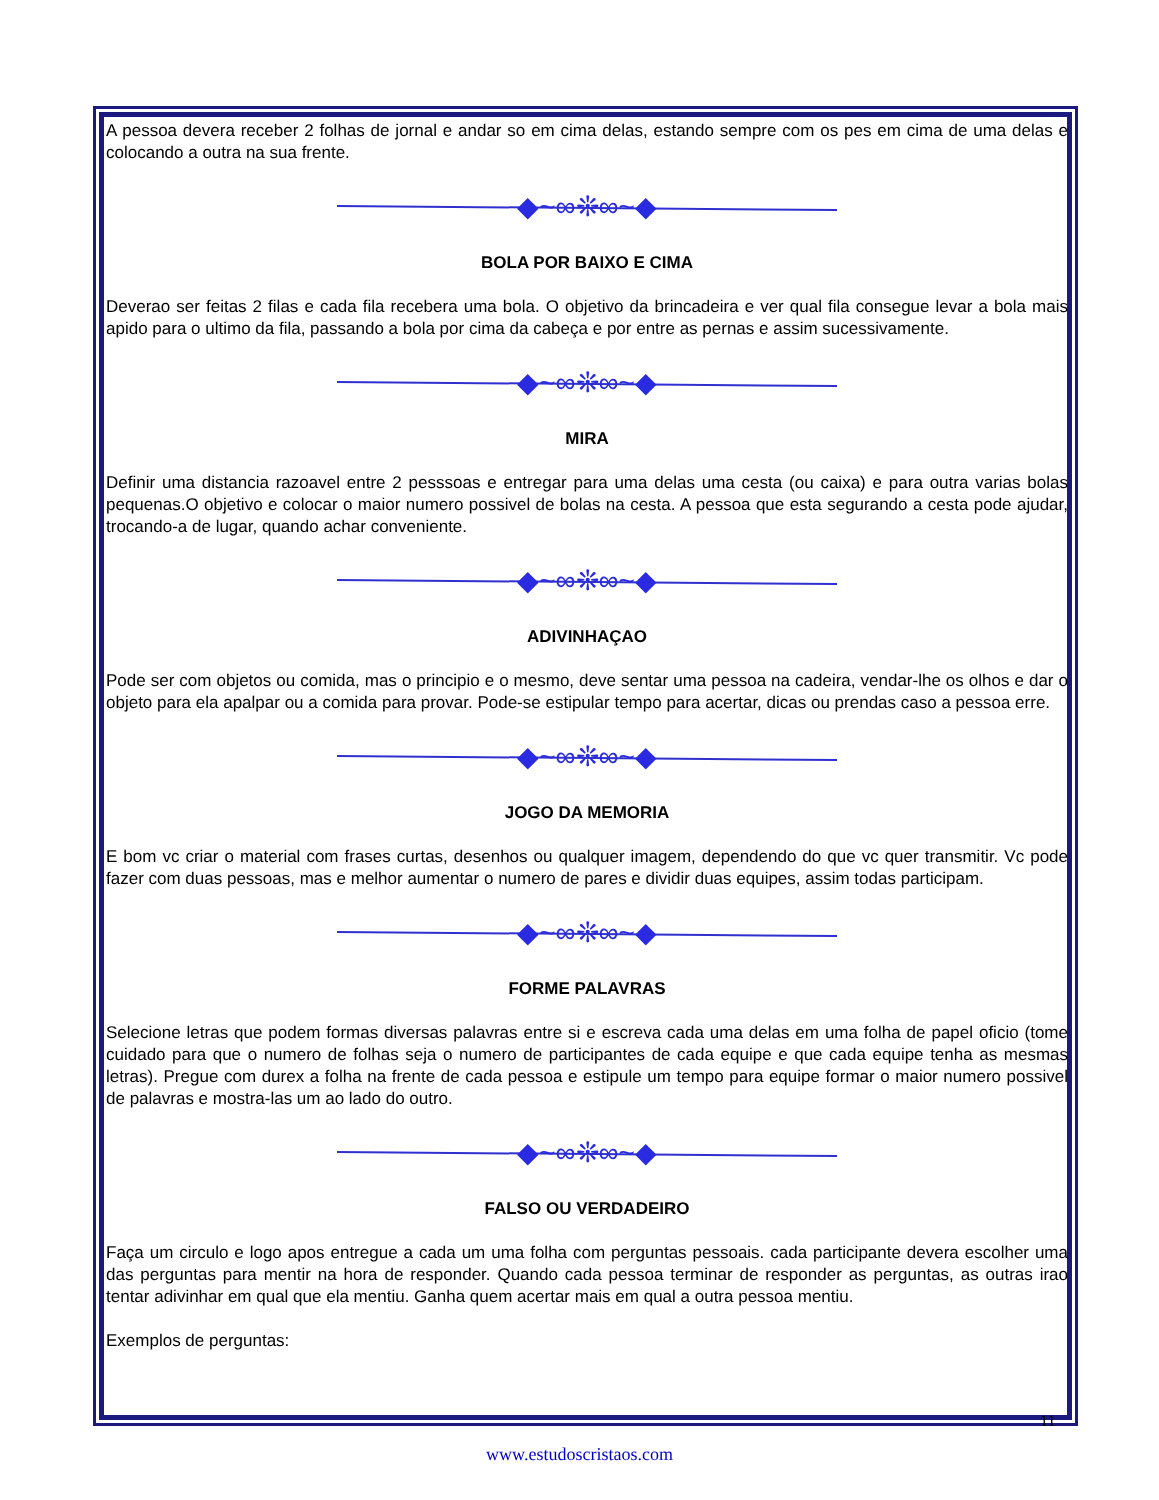A pessoa devera receber 2 folhas de jornal e andar so em cima delas, estando sempre com os pes em cima de uma delas e colocando a outra na sua frente.
◆~∞❊∞~◆
BOLA POR BAIXO E CIMA
Deverao ser feitas 2 filas e cada fila recebera uma bola. O objetivo da brincadeira e ver qual fila consegue levar a bola mais apido para o ultimo da fila, passando a bola por cima da cabeça e por entre as pernas e assim sucessivamente.
◆~∞❊∞~◆
MIRA
Definir uma distancia razoavel entre 2 pesssoas e entregar para uma delas uma cesta (ou caixa) e para outra varias bolas pequenas.O objetivo e colocar o maior numero possivel de bolas na cesta. A pessoa que esta segurando a cesta pode ajudar, trocando-a de lugar, quando achar conveniente.
◆~∞❊∞~◆
ADIVINHAÇAO
Pode ser com objetos ou comida, mas o principio e o mesmo, deve sentar uma pessoa na cadeira, vendar-lhe os olhos e dar o objeto para ela apalpar ou a comida para provar. Pode-se estipular tempo para acertar, dicas ou prendas caso a pessoa erre.
◆~∞❊∞~◆
JOGO DA MEMORIA
E bom vc criar o material com frases curtas, desenhos ou qualquer imagem, dependendo do que vc quer transmitir. Vc pode fazer com duas pessoas, mas e melhor aumentar o numero de pares e dividir duas equipes, assim todas participam.
◆~∞❊∞~◆
FORME PALAVRAS
Selecione letras que podem formas diversas palavras entre si e escreva cada uma delas em uma folha de papel oficio (tome cuidado para que o numero de folhas seja o numero de participantes de cada equipe e que cada equipe tenha as mesmas letras). Pregue com durex a folha na frente de cada pessoa e estipule um tempo para equipe formar o maior numero possivel de palavras e mostra-las um ao lado do outro.
◆~∞❊∞~◆
FALSO OU VERDADEIRO
Faça um circulo e logo apos entregue a cada um uma folha com perguntas pessoais. cada participante devera escolher uma das perguntas para mentir na hora de responder. Quando cada pessoa terminar de responder as perguntas, as outras irao tentar adivinhar em qual que ela mentiu. Ganha quem acertar mais em qual a outra pessoa mentiu.
Exemplos de perguntas:
11
www.estudoscristaos.com